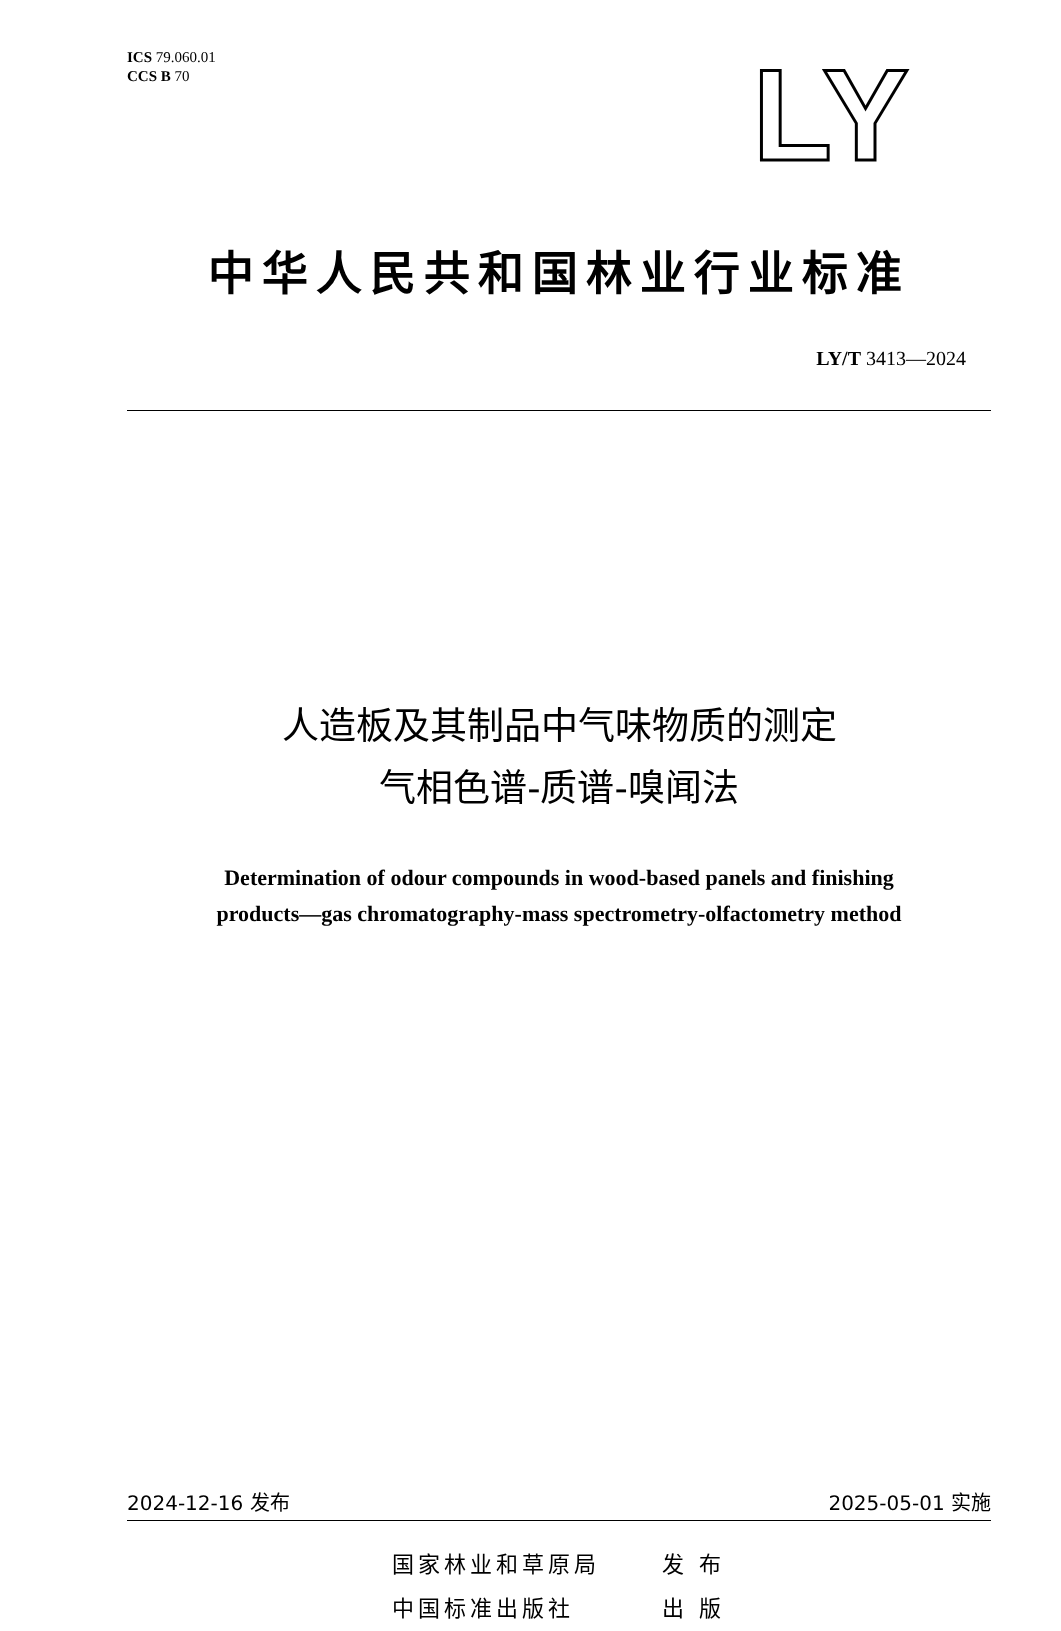ICS 79.060.01
CCS B 70
LY
中华人民共和国林业行业标准
LY/T 3413—2024
人造板及其制品中气味物质的测定
气相色谱-质谱-嗅闻法
Determination of odour compounds in wood-based panels and finishing
products—gas chromatography-mass spectrometry-olfactometry method
2024-12-16 发布 2025-05-01 实施
国家林业和草原局 发 布
中国标准出版社 出 版